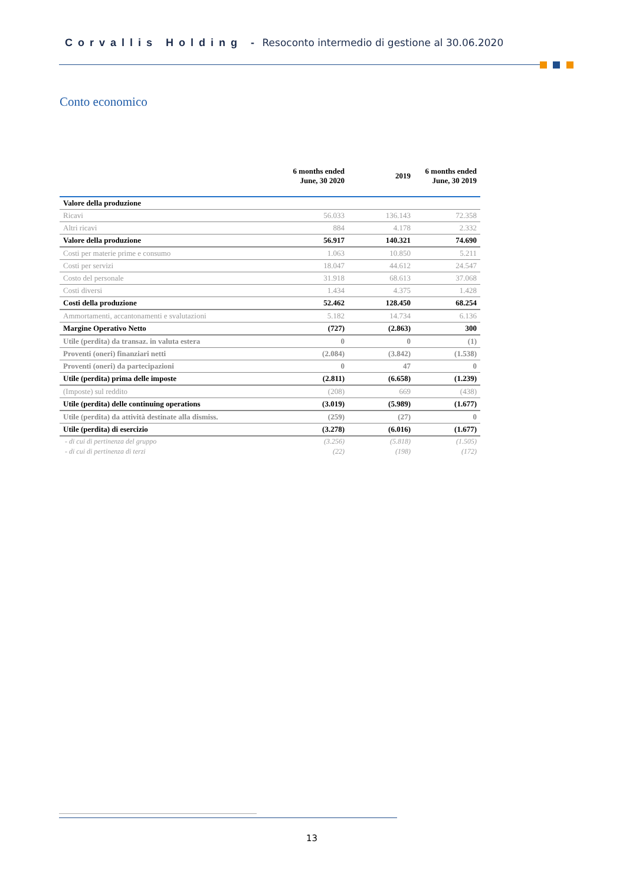Corvallis Holding - Resoconto intermedio di gestione al 30.06.2020
Conto economico
| | 6 months ended June, 30 2020 | 2019 | 6 months ended June, 30 2019 |
| --- | --- | --- | --- |
| Valore della produzione | | | |
| Ricavi | 56.033 | 136.143 | 72.358 |
| Altri ricavi | 884 | 4.178 | 2.332 |
| Valore della produzione | 56.917 | 140.321 | 74.690 |
| Costi per materie prime e consumo | 1.063 | 10.850 | 5.211 |
| Costi per servizi | 18.047 | 44.612 | 24.547 |
| Costo del personale | 31.918 | 68.613 | 37.068 |
| Costi diversi | 1.434 | 4.375 | 1.428 |
| Costi della produzione | 52.462 | 128.450 | 68.254 |
| Ammortamenti, accantonamenti e svalutazioni | 5.182 | 14.734 | 6.136 |
| Margine Operativo Netto | (727) | (2.863) | 300 |
| Utile (perdita) da transaz. in valuta estera | 0 | 0 | (1) |
| Proventi (oneri) finanziari netti | (2.084) | (3.842) | (1.538) |
| Proventi (oneri) da partecipazioni | 0 | 47 | 0 |
| Utile (perdita) prima delle imposte | (2.811) | (6.658) | (1.239) |
| (Imposte) sul reddito | (208) | 669 | (438) |
| Utile (perdita) delle continuing operations | (3.019) | (5.989) | (1.677) |
| Utile (perdita) da attività destinate alla dismiss. | (259) | (27) | 0 |
| Utile (perdita) di esercizio | (3.278) | (6.016) | (1.677) |
| - di cui di pertinenza del gruppo | (3.256) | (5.818) | (1.505) |
| - di cui di pertinenza di terzi | (22) | (198) | (172) |
13